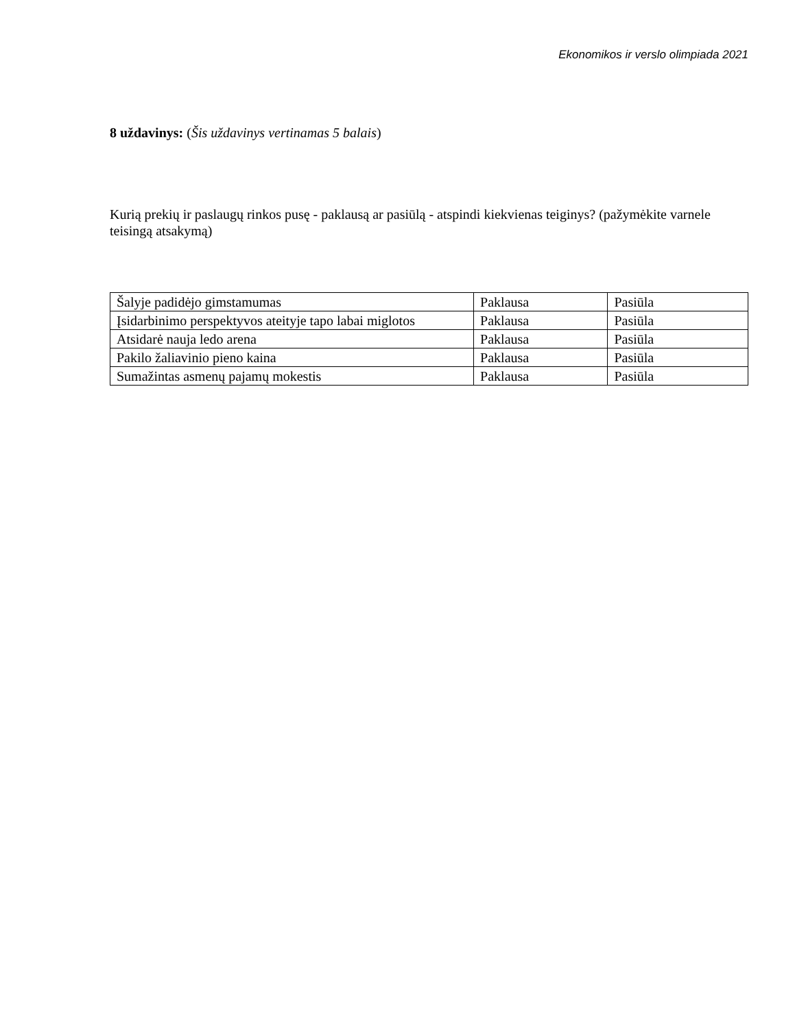Ekonomikos ir verslo olimpiada 2021
8 uždavinys: (Šis uždavinys vertinamas 5 balais)
Kurią prekių ir paslaugų rinkos pusę - paklausą ar pasiūlą - atspindi kiekvienas teiginys? (pažymėkite varnele teisingą atsakymą)
| Šalyje padidėjo gimstamumas | Paklausa | Pasiūla |
| Įsidarbinimo perspektyvos ateityje tapo labai miglotos | Paklausa | Pasiūla |
| Atsidarė nauja ledo arena | Paklausa | Pasiūla |
| Pakilo žaliavinio pieno kaina | Paklausa | Pasiūla |
| Sumažintas asmenų pajamų mokestis | Paklausa | Pasiūla |